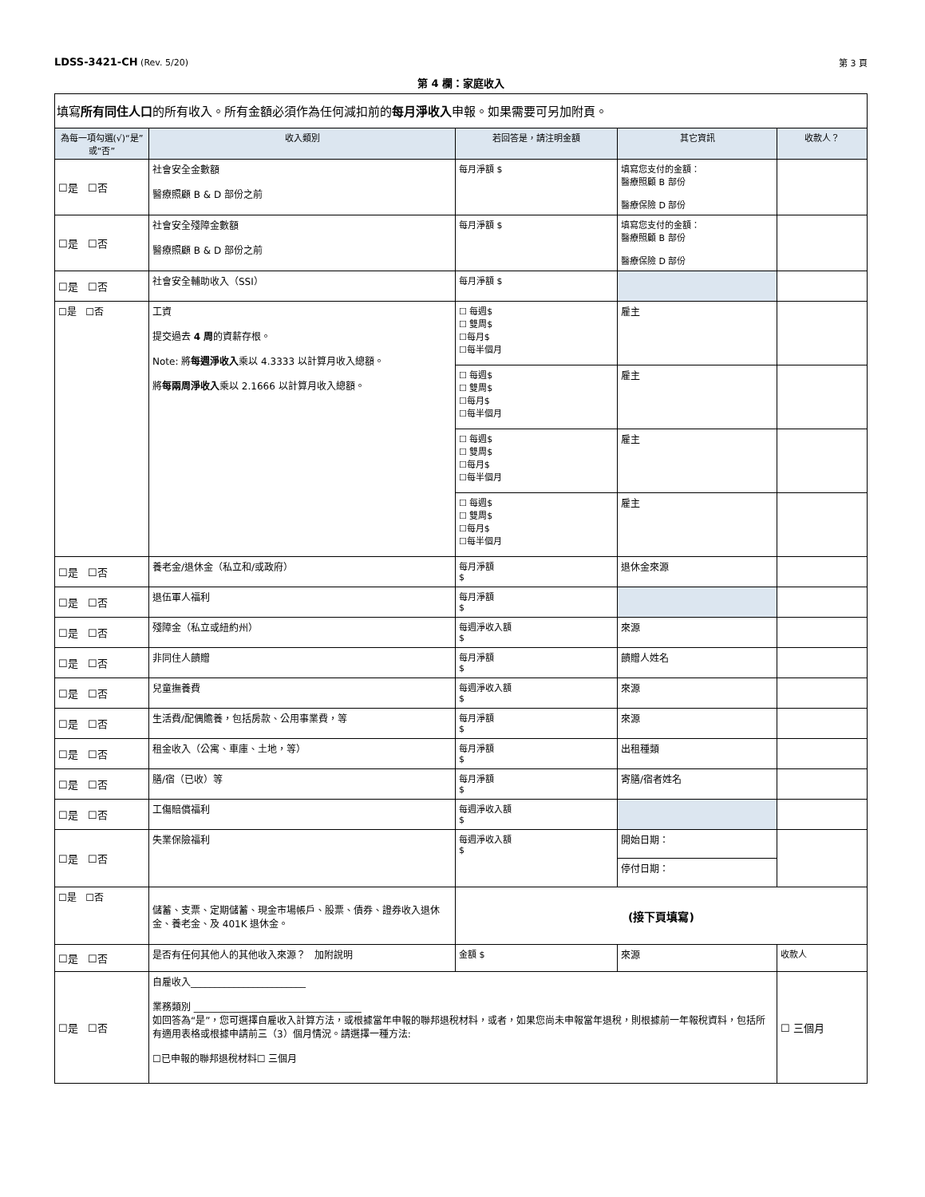LDSS-3421-CH (Rev. 5/20) 第 3 頁
第 4 欄：家庭收入
| 填寫 所有同住人口 的所有收入。所有金額必須作為任何減扣前的 每月淨收入 申報。如果需要可另加附頁。 | | | | |
| 為每一項勾選(√)“是”或“否” | 收入類別 | 若回答是，請注明金額 | 其它資訊 | 收款人？ |
| ☐是 ☐否 | 社會安全金數額 醫療照顧 B & D 部份之前 | 每月淨額 $ | 填寫您支付的金額： 醫療照顧 B 部份 醫療保險 D 部份 | |
| ☐是 ☐否 | 社會安全殘障金數額 醫療照顧 B & D 部份之前 | 每月淨額 $ | 填寫您支付的金額： 醫療照顧 B 部份 醫療保險 D 部份 | |
| ☐是 ☐否 | 社會安全輔助收入（SSI） | 每月淨額 $ | | |
| ☐是 ☐否 | 工資 提交過去 4 周 的資薪存根。 Note: 將 每週淨收入 乘以 4.3333 以計算月收入總額。 將 每兩周淨收入 乘以 2.1666 以計算月收入總額。 | ☐ 每週$ ☐ 雙周$ ☐每月$ ☐每半個月 | 雇主 | |
| | | ☐ 每週$ ☐ 雙周$ ☐每月$ ☐每半個月 | 雇主 | |
| | | ☐ 每週$ ☐ 雙周$ ☐每月$ ☐每半個月 | 雇主 | |
| | | ☐ 每週$ ☐ 雙周$ ☐每月$ ☐每半個月 | 雇主 | |
| ☐是 ☐否 | 養老金/退休金（私立和/或政府） | 每月淨額 $ | 退休金來源 | |
| ☐是 ☐否 | 退伍軍人福利 | 每月淨額 $ | | |
| ☐是 ☐否 | 殘障金（私立或紐約州） | 每週淨收入額 $ | 來源 | |
| ☐是 ☐否 | 非同住人饋贈 | 每月淨額 $ | 饋贈人姓名 | |
| ☐是 ☐否 | 兒童撫養費 | 每週淨收入額 $ | 來源 | |
| ☐是 ☐否 | 生活費/配偶贍養，包括房款、公用事業費，等 | 每月淨額 $ | 來源 | |
| ☐是 ☐否 | 租金收入（公寓、車庫、土地，等） | 每月淨額 $ | 出租種類 | |
| ☐是 ☐否 | 膳/宿（已收）等 | 每月淨額 $ | 寄膳/宿者姓名 | |
| ☐是 ☐否 | 工傷賠償福利 | 每週淨收入額 $ | | |
| ☐是 ☐否 | 失業保險福利 | 每週淨收入額 $ | 開始日期： | |
| | | | 停付日期： | |
| ☐是 ☐否 | 儲蓄、支票、定期儲蓄、現金市場帳戶、股票、債券、證券收入退休金、養老金、及 401K 退休金。 | (接下頁填寫) | | |
| ☐是 ☐否 | 是否有任何其他人的其他收入來源？ 加附說明 | 金額 $ | 來源 | 收款人 |
| ☐是 ☐否 | 自雇收入________________________ 業務類別 ___________________________________ 如回答為“是”，您可選擇自雇收入計算方法，或根據當年申報的聯邦退稅材料，或者，如果您尚未申報當年退稅，則根據前一年報稅資料，包括所有適用表格或根據申請前三（3）個月情況。請選擇一種方法: ☐已申報的聯邦退稅材料☐ 三個月 | | | ☐ 三個月 |